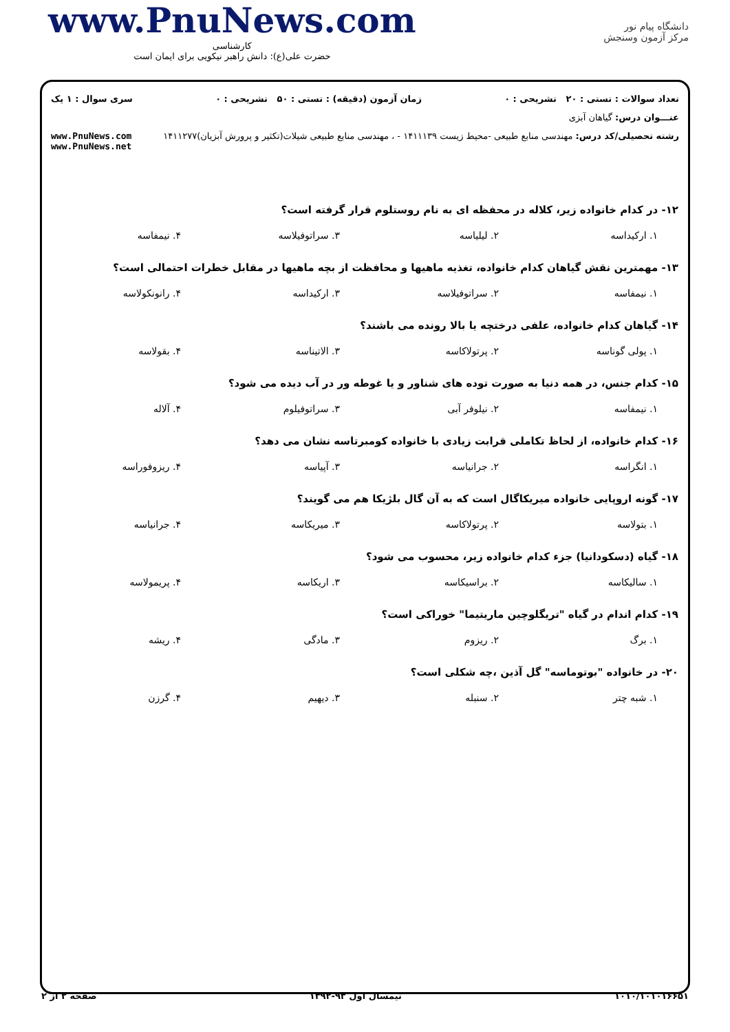www.PnuNews.com
کارشناسی
حضرت علی(ع): دانش راهبر نیکویی برای ایمان است
دانشگاه پیام نور
مرکز آزمون وسنجش
تعداد سوالات : تستی : ۲۰ تشریحی : ۰ زمان آزمون (دقیقه) : تستی : ۵۰ تشریحی : ۰ سری سوال : ۱ یک
عنـــوان درس: گیاهان آبزی
رشته تحصیلی/کد درس: مهندسی منابع طبیعی -محیط زیست ۱۴۱۱۱۳۹ - ، مهندسی منابع طبیعی شیلات(تکثیر و پرورش آبزیان)۱۴۱۱۲۷۷ www.PnuNews.com
www.PnuNews.net
۱۲- در کدام خانواده زیر، کلاله در محفظه ای به نام روستلوم قرار گرفته است؟
۱. ارکیداسه ۲. لیلیاسه ۳. سراتوفیلاسه ۴. نیمفاسه
۱۳- مهمترین نقش گیاهان کدام خانواده، تغذیه ماهیها و محافظت از بچه ماهیها در مقابل خطرات احتمالی است؟
۱. نیمفاسه ۲. سراتوفیلاسه ۳. ارکیداسه ۴. رانونکولاسه
۱۴- گیاهان کدام خانواده، علفی درختچه یا بالا رونده می باشند؟
۱. پولی گوناسه ۲. پرتولاکاسه ۳. الاتیناسه ۴. بقولاسه
۱۵- کدام جنس، در همه دنیا به صورت توده های شناور و یا غوطه ور در آب دیده می شود؟
۱. نیمفاسه ۲. نیلوفر آبی ۳. سراتوفیلوم ۴. آلاله
۱۶- کدام خانواده، از لحاظ تکاملی قرابت زیادی با خانواده کومبرتاسه نشان می دهد؟
۱. انگراسه ۲. جرانیاسه ۳. آپیاسه ۴. ریزوفوراسه
۱۷- گونه اروپایی خانواده میریکاگال است که به آن گال بلژیکا هم می گویند؟
۱. بتولاسه ۲. پرتولاکاسه ۳. میریکاسه ۴. جرانیاسه
۱۸- گیاه (دسکودانیا) جزء کدام خانواده زیر، محسوب می شود؟
۱. سالیکاسه ۲. براسیکاسه ۳. اریکاسه ۴. پریمولاسه
۱۹- کدام اندام در گیاه "تریگلوچین ماریتیما" خوراکی است؟
۱. برگ ۲. ریزوم ۳. مادگی ۴. ریشه
۲۰- در خانواده "بوتوماسه" گل آذین ،چه شکلی است؟
۱. شبه چتر ۲. سنبله ۳. دیهیم ۴. گرزن
۱۰۱۰/۱۰۱۰۱۶۶۵۱ نیمسال اول ۹۳-۱۳۹۲ صفحه ۲ از ۲